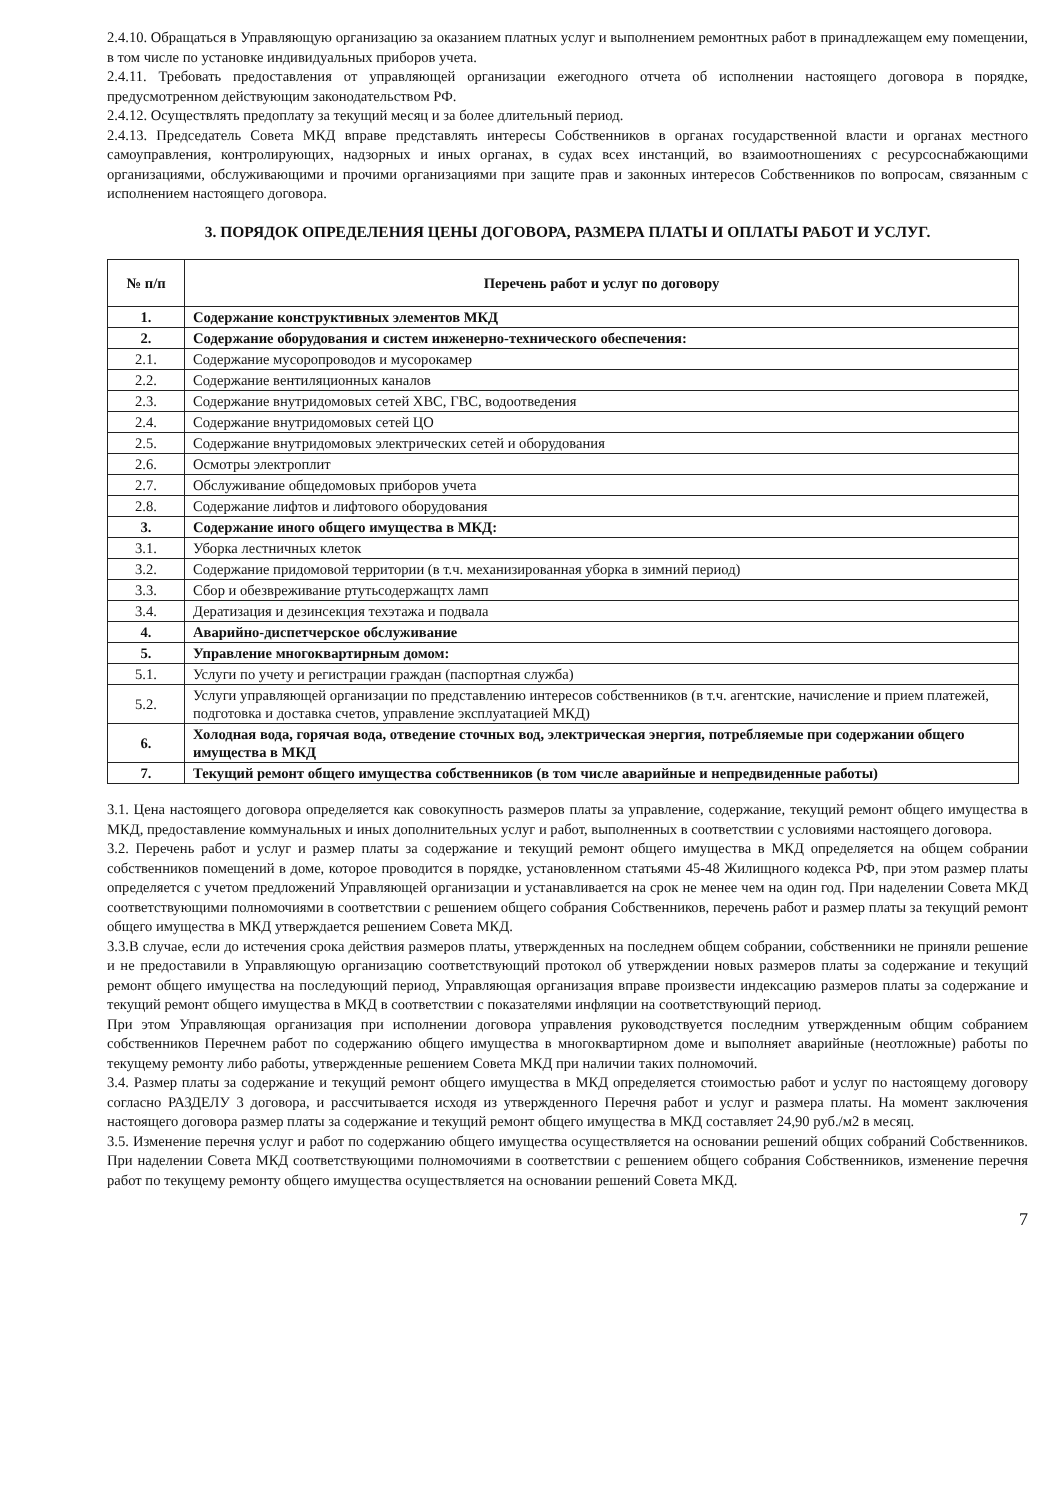2.4.10. Обращаться в Управляющую организацию за оказанием платных услуг и выполнением ремонтных работ в принадлежащем ему помещении, в том числе по установке индивидуальных приборов учета.
2.4.11. Требовать предоставления от управляющей организации ежегодного отчета об исполнении настоящего договора в порядке, предусмотренном действующим законодательством РФ.
2.4.12. Осуществлять предоплату за текущий месяц и за более длительный период.
2.4.13. Председатель Совета МКД вправе представлять интересы Собственников в органах государственной власти и органах местного самоуправления, контролирующих, надзорных и иных органах, в судах всех инстанций, во взаимоотношениях с ресурсоснабжающими организациями, обслуживающими и прочими организациями при защите прав и законных интересов Собственников по вопросам, связанным с исполнением настоящего договора.
3. ПОРЯДОК ОПРЕДЕЛЕНИЯ ЦЕНЫ ДОГОВОРА, РАЗМЕРА ПЛАТЫ И ОПЛАТЫ РАБОТ И УСЛУГ.
| № п/п | Перечень работ и услуг по договору |
| --- | --- |
| 1. | Содержание конструктивных элементов МКД |
| 2. | Содержание оборудования и систем инженерно-технического обеспечения: |
| 2.1. | Содержание мусоропроводов и мусорокамер |
| 2.2. | Содержание вентиляционных каналов |
| 2.3. | Содержание внутридомовых сетей ХВС, ГВС, водоотведения |
| 2.4. | Содержание внутридомовых сетей ЦО |
| 2.5. | Содержание внутридомовых электрических сетей и оборудования |
| 2.6. | Осмотры электроплит |
| 2.7. | Обслуживание общедомовых приборов учета |
| 2.8. | Содержание лифтов и лифтового оборудования |
| 3. | Содержание иного общего имущества в МКД: |
| 3.1. | Уборка лестничных клеток |
| 3.2. | Содержание придомовой территории (в т.ч. механизированная уборка в зимний период) |
| 3.3. | Сбор и обезвреживание ртутьсодержащтх ламп |
| 3.4. | Дератизация и дезинсекция техэтажа и подвала |
| 4. | Аварийно-диспетчерское обслуживание |
| 5. | Управление многоквартирным домом: |
| 5.1. | Услуги по учету и регистрации граждан (паспортная служба) |
| 5.2. | Услуги управляющей организации по представлению интересов собственников (в т.ч. агентские, начисление и прием платежей, подготовка и доставка счетов, управление эксплуатацией МКД) |
| 6. | Холодная вода, горячая вода, отведение сточных вод, электрическая энергия, потребляемые при содержании общего имущества в МКД |
| 7. | Текущий ремонт общего имущества собственников (в том числе аварийные и непредвиденные работы) |
3.1. Цена настоящего договора определяется как совокупность размеров платы за управление, содержание, текущий ремонт общего имущества в МКД, предоставление коммунальных и иных дополнительных услуг и работ, выполненных в соответствии с условиями настоящего договора.
3.2. Перечень работ и услуг и размер платы за содержание и текущий ремонт общего имущества в МКД определяется на общем собрании собственников помещений в доме, которое проводится в порядке, установленном статьями 45-48 Жилищного кодекса РФ, при этом размер платы определяется с учетом предложений Управляющей организации и устанавливается на срок не менее чем на один год. При наделении Совета МКД соответствующими полномочиями в соответствии с решением общего собрания Собственников, перечень работ и размер платы за текущий ремонт общего имущества в МКД утверждается решением Совета МКД.
3.3.В случае, если до истечения срока действия размеров платы, утвержденных на последнем общем собрании, собственники не приняли решение и не предоставили в Управляющую организацию соответствующий протокол об утверждении новых размеров платы за содержание и текущий ремонт общего имущества на последующий период, Управляющая организация вправе произвести индексацию размеров платы за содержание и текущий ремонт общего имущества в МКД в соответствии с показателями инфляции на соответствующий период.
При этом Управляющая организация при исполнении договора управления руководствуется последним утвержденным общим собранием собственников Перечнем работ по содержанию общего имущества в многоквартирном доме и выполняет аварийные (неотложные) работы по текущему ремонту либо работы, утвержденные решением Совета МКД при наличии таких полномочий.
3.4. Размер платы за содержание и текущий ремонт общего имущества в МКД определяется стоимостью работ и услуг по настоящему договору согласно РАЗДЕЛУ 3 договора, и рассчитывается исходя из утвержденного Перечня работ и услуг и размера платы. На момент заключения настоящего договора размер платы за содержание и текущий ремонт общего имущества в МКД составляет 24,90 руб./м2 в месяц.
3.5. Изменение перечня услуг и работ по содержанию общего имущества осуществляется на основании решений общих собраний Собственников. При наделении Совета МКД соответствующими полномочиями в соответствии с решением общего собрания Собственников, изменение перечня работ по текущему ремонту общего имущества осуществляется на основании решений Совета МКД.
7